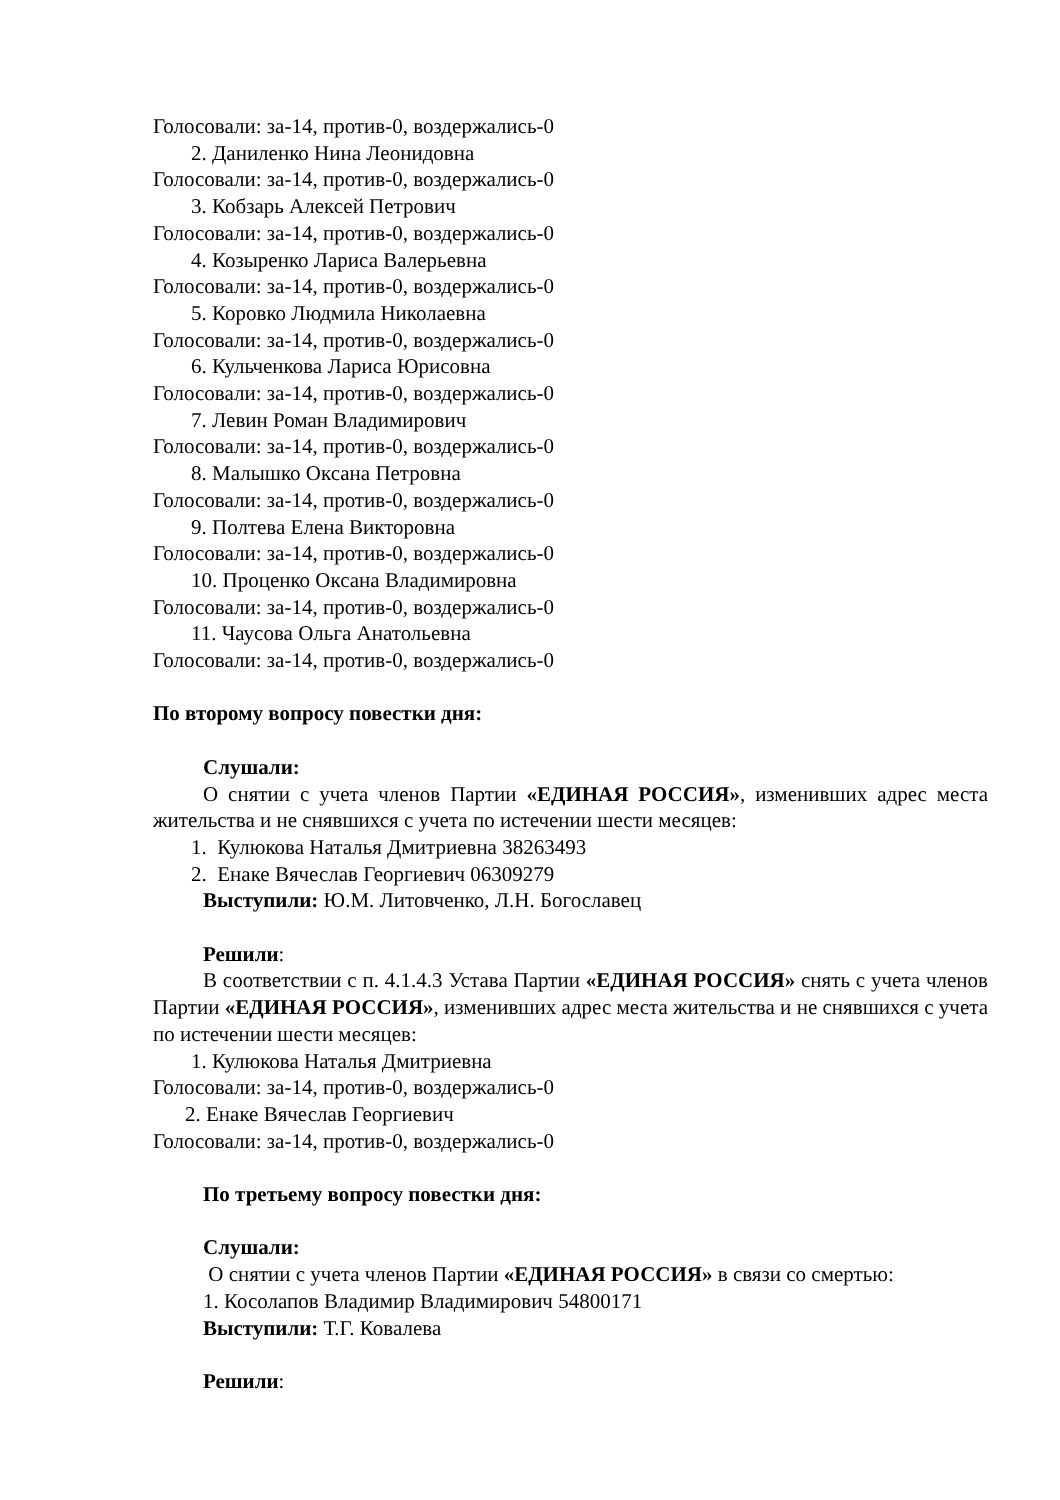Голосовали: за-14, против-0, воздержались-0
2. Даниленко Нина Леонидовна
Голосовали: за-14, против-0, воздержались-0
3. Кобзарь Алексей Петрович
Голосовали: за-14, против-0, воздержались-0
4. Козыренко Лариса Валерьевна
Голосовали: за-14, против-0, воздержались-0
5. Коровко Людмила Николаевна
Голосовали: за-14, против-0, воздержались-0
6. Кульченкова Лариса Юрисовна
Голосовали: за-14, против-0, воздержались-0
7. Левин Роман Владимирович
Голосовали: за-14, против-0, воздержались-0
8. Малышко Оксана Петровна
Голосовали: за-14, против-0, воздержались-0
9. Полтева Елена Викторовна
Голосовали: за-14, против-0, воздержались-0
10. Проценко Оксана Владимировна
Голосовали: за-14, против-0, воздержались-0
11. Чаусова Ольга Анатольевна
Голосовали: за-14, против-0, воздержались-0
По второму вопросу повестки дня:
Слушали:
О снятии с учета членов Партии «ЕДИНАЯ РОССИЯ», изменивших адрес места жительства и не снявшихся с учета по истечении шести месяцев:
1. Кулюкова Наталья Дмитриевна 38263493
2. Енаке Вячеслав Георгиевич 06309279
Выступили: Ю.М. Литовченко, Л.Н. Богославец
Решили:
В соответствии с п. 4.1.4.3 Устава Партии «ЕДИНАЯ РОССИЯ» снять с учета членов Партии «ЕДИНАЯ РОССИЯ», изменивших адрес места жительства и не снявшихся с учета по истечении шести месяцев:
1. Кулюкова Наталья Дмитриевна
Голосовали: за-14, против-0, воздержались-0
2. Енаке Вячеслав Георгиевич
Голосовали: за-14, против-0, воздержались-0
По третьему вопросу повестки дня:
Слушали:
О снятии с учета членов Партии «ЕДИНАЯ РОССИЯ» в связи со смертью:
1. Косолапов Владимир Владимирович 54800171
Выступили: Т.Г. Ковалева
Решили: